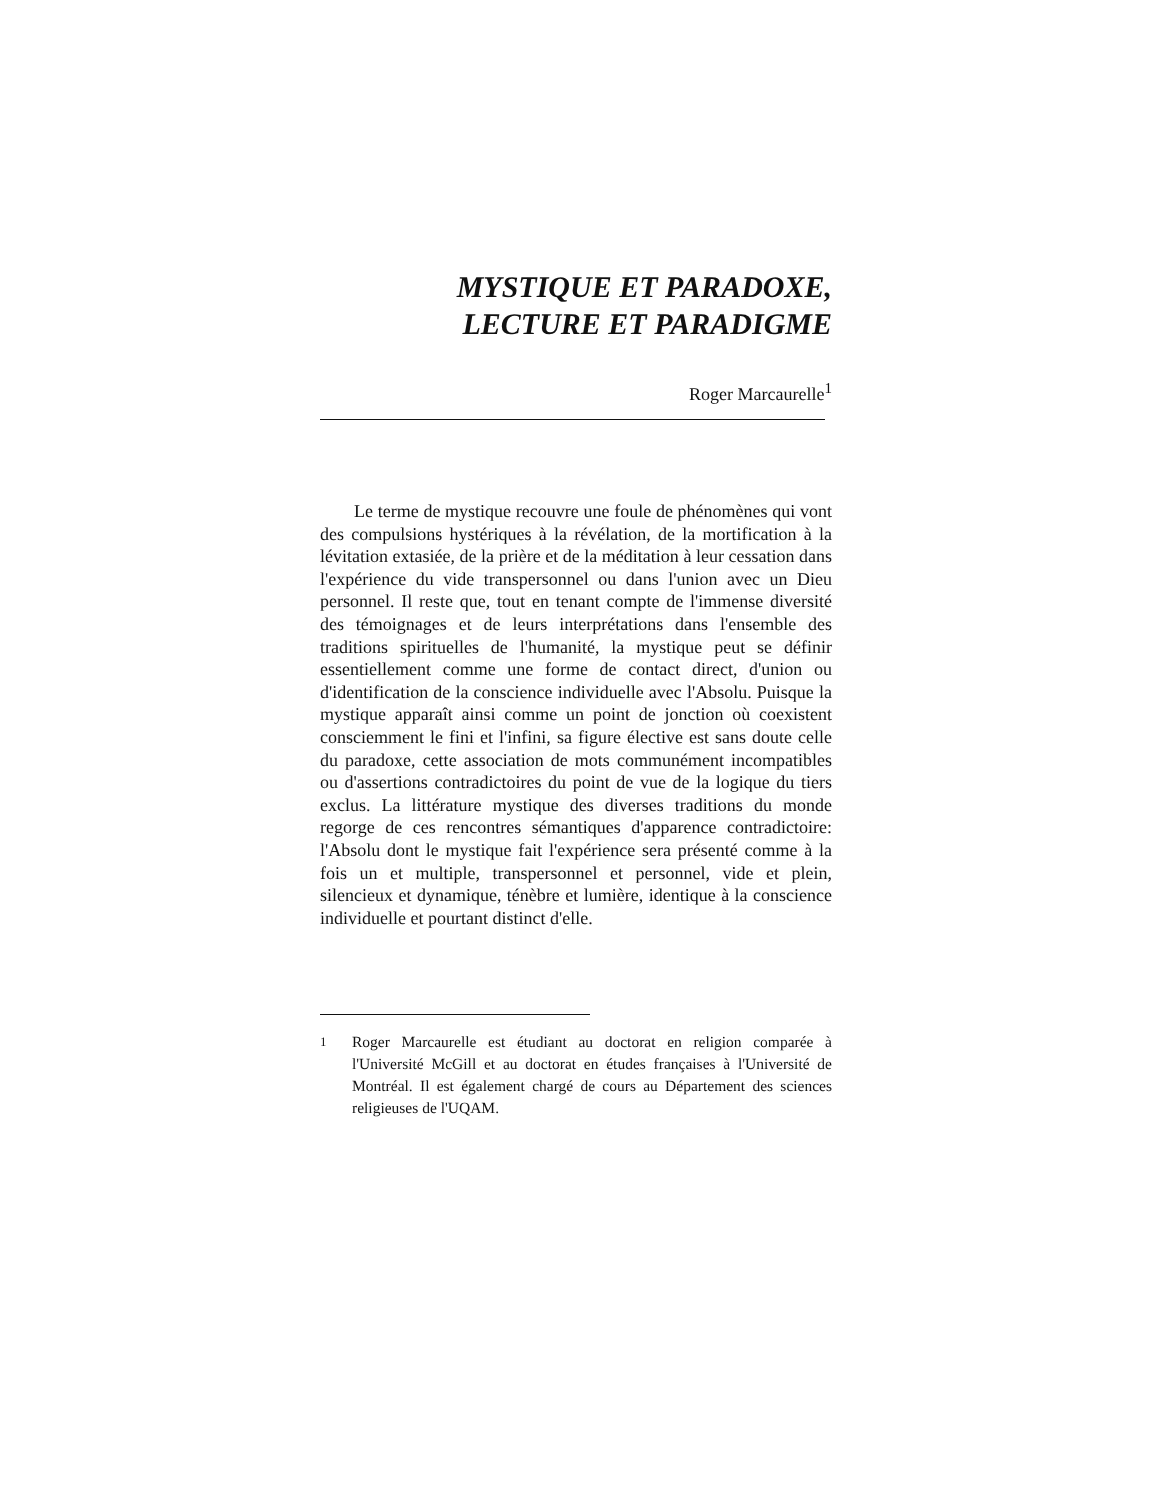MYSTIQUE ET PARADOXE,
LECTURE ET PARADIGME
Roger Marcaurelle<sup>1</sup>
Le terme de mystique recouvre une foule de phénomènes qui vont des compulsions hystériques à la révélation, de la mortification à la lévitation extasiée, de la prière et de la méditation à leur cessation dans l'expérience du vide transpersonnel ou dans l'union avec un Dieu personnel. Il reste que, tout en tenant compte de l'immense diversité des témoignages et de leurs interprétations dans l'ensemble des traditions spirituelles de l'humanité, la mystique peut se définir essentiellement comme une forme de contact direct, d'union ou d'identification de la conscience individuelle avec l'Absolu. Puisque la mystique apparaît ainsi comme un point de jonction où coexistent consciemment le fini et l'infini, sa figure élective est sans doute celle du paradoxe, cette association de mots communément incompatibles ou d'assertions contradictoires du point de vue de la logique du tiers exclus. La littérature mystique des diverses traditions du monde regorge de ces rencontres sémantiques d'apparence contradictoire: l'Absolu dont le mystique fait l'expérience sera présenté comme à la fois un et multiple, transpersonnel et personnel, vide et plein, silencieux et dynamique, ténèbre et lumière, identique à la conscience individuelle et pourtant distinct d'elle.
<sup>1</sup> Roger Marcaurelle est étudiant au doctorat en religion comparée à l'Université McGill et au doctorat en études françaises à l'Université de Montréal. Il est également chargé de cours au Département des sciences religieuses de l'UQAM.